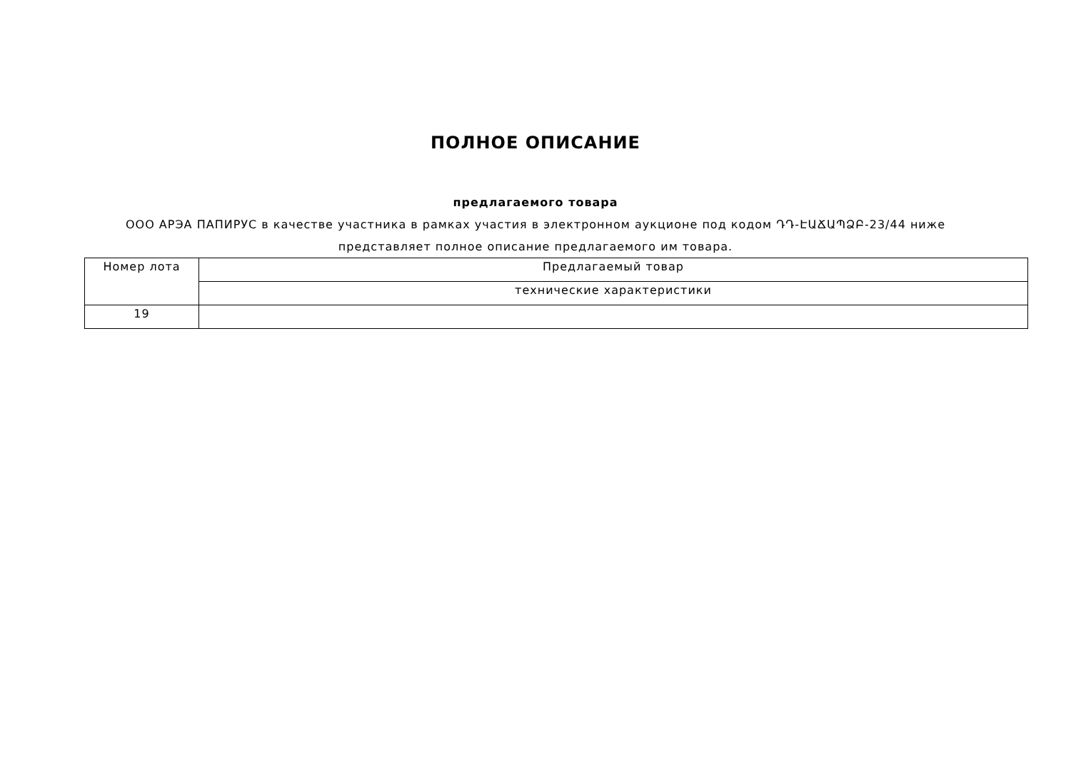ПОЛНОЕ ОПИСАНИЕ
предлагаемого товара
ООО АРЭА ПАПИРУС в качестве участника в рамках участия в электронном аукционе под кодом ԴԴ-ԷԱՃԱՊՁԲ-23/44 ниже представляет полное описание предлагаемого им товара.
| Номер лота | Предлагаемый товар |
| | технические характеристики |
| 19 | |